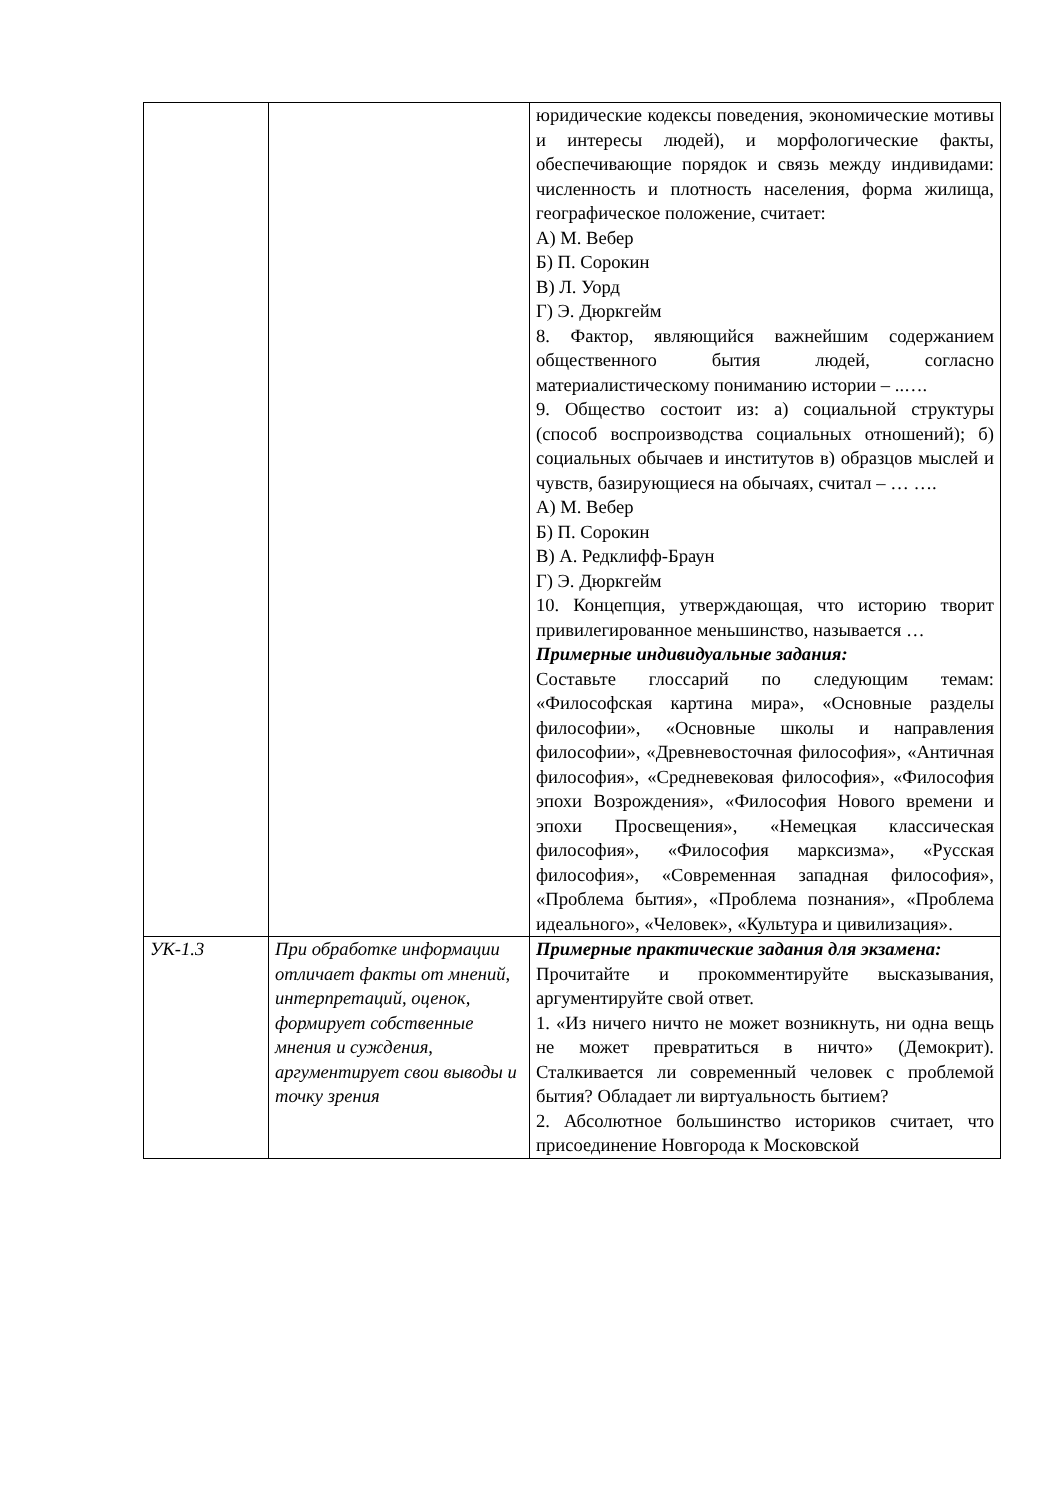| | | юридические кодексы поведения, экономические мотивы и интересы людей), и морфологические факты, обеспечивающие порядок и связь между индивидами: численность и плотность населения, форма жилища, географическое положение, считает: А) М. Вебер Б) П. Сорокин В) Л. Уорд Г) Э. Дюркгейм 8. Фактор, являющийся важнейшим содержанием общественного бытия людей, согласно материалистическому пониманию истории – ..…. 9. Общество состоит из: а) социальной структуры (способ воспроизводства социальных отношений); б) социальных обычаев и институтов в) образцов мыслей и чувств, базирующиеся на обычаях, считал – … …. А) М. Вебер Б) П. Сорокин В) А. Редклифф-Браун Г) Э. Дюркгейм 10. Концепция, утверждающая, что историю творит привилегированное меньшинство, называется … Примерные индивидуальные задания: Составьте глоссарий по следующим темам: «Философская картина мира», «Основные разделы философии», «Основные школы и направления философии», «Древневосточная философия», «Античная философия», «Средневековая философия», «Философия эпохи Возрождения», «Философия Нового времени и эпохи Просвещения», «Немецкая классическая философия», «Философия марксизма», «Русская философия», «Современная западная философия», «Проблема бытия», «Проблема познания», «Проблема идеального», «Человек», «Культура и цивилизация». |
| УК-1.3 | При обработке информации отличает факты от мнений, интерпретаций, оценок, формирует собственные мнения и суждения, аргументирует свои выводы и точку зрения | Примерные практические задания для экзамена: Прочитайте и прокомментируйте высказывания, аргументируйте свой ответ. 1. «Из ничего ничто не может возникнуть, ни одна вещь не может превратиться в ничто» (Демокрит). Сталкивается ли современный человек с проблемой бытия? Обладает ли виртуальность бытием? 2. Абсолютное большинство историков считает, что присоединение Новгорода к Московской |